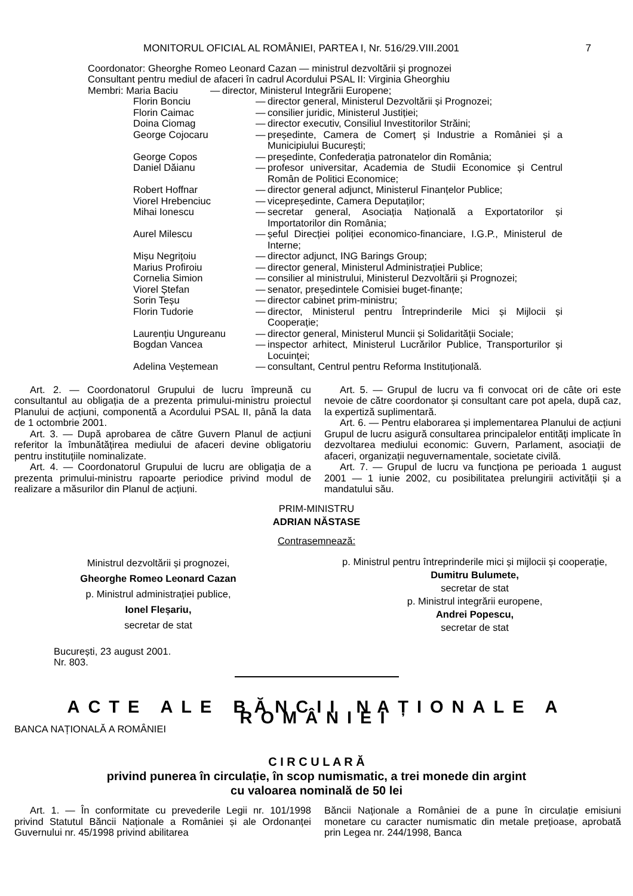MONITORUL OFICIAL AL ROMÂNIEI, PARTEA I, Nr. 516/29.VIII.2001
7
Coordonator: Gheorghe Romeo Leonard Cazan — ministrul dezvoltării și prognozei
Consultant pentru mediul de afaceri în cadrul Acordului PSAL II: Virginia Gheorghiu
Membri: Maria Baciu — director, Ministerul Integrării Europene;
Florin Bonciu — director general, Ministerul Dezvoltării și Prognozei;
Florin Caimac — consilier juridic, Ministerul Justiției;
Doina Ciomag — director executiv, Consiliul Investitorilor Străini;
George Cojocaru — președinte, Camera de Comerț și Industrie a României și a Municipiului București;
George Copos — președinte, Confederația patronatelor din România;
Daniel Dăianu — profesor universitar, Academia de Studii Economice și Centrul Român de Politici Economice;
Robert Hoffnar — director general adjunct, Ministerul Finanțelor Publice;
Viorel Hrebenciuc — vicepreședinte, Camera Deputaților;
Mihai Ionescu — secretar general, Asociația Națională a Exportatorilor și Importatorilor din România;
Aurel Milescu — șeful Direcției poliției economico-financiare, I.G.P., Ministerul de Interne;
Mișu Negrițoiu — director adjunct, ING Barings Group;
Marius Profiroiu — director general, Ministerul Administrației Publice;
Cornelia Simion — consilier al ministrului, Ministerul Dezvoltării și Prognozei;
Viorel Ștefan — senator, președintele Comisiei buget-finanțe;
Sorin Teșu — director cabinet prim-ministru;
Florin Tudorie — director, Ministerul pentru Întreprinderile Mici și Mijlocii și Cooperație;
Laurențiu Ungureanu — director general, Ministerul Muncii și Solidarității Sociale;
Bogdan Vancea — inspector arhitect, Ministerul Lucrărilor Publice, Transporturilor și Locuinței;
Adelina Veștemean — consultant, Centrul pentru Reforma Instituțională.
Art. 2. — Coordonatorul Grupului de lucru împreună cu consultantul au obligația de a prezenta primului-ministru proiectul Planului de acțiuni, componentă a Acordului PSAL II, până la data de 1 octombrie 2001.
Art. 3. — După aprobarea de către Guvern Planul de acțiuni referitor la îmbunătățirea mediului de afaceri devine obligatoriu pentru instituțiile nominalizate.
Art. 4. — Coordonatorul Grupului de lucru are obligația de a prezenta primului-ministru rapoarte periodice privind modul de realizare a măsurilor din Planul de acțiuni.
Art. 5. — Grupul de lucru va fi convocat ori de câte ori este nevoie de către coordonator și consultant care pot apela, după caz, la expertiză suplimentară.
Art. 6. — Pentru elaborarea și implementarea Planului de acțiuni Grupul de lucru asigură consultarea principalelor entități implicate în dezvoltarea mediului economic: Guvern, Parlament, asociații de afaceri, organizații neguvernamentale, societate civilă.
Art. 7. — Grupul de lucru va funcționa pe perioada 1 august 2001 — 1 iunie 2002, cu posibilitatea prelungirii activității și a mandatului său.
PRIM-MINISTRU
ADRIAN NĂSTASE
Contrasemnează:
Ministrul dezvoltării și prognozei,
Gheorghe Romeo Leonard Cazan
p. Ministrul administrației publice,
Ionel Fleșariu,
secretar de stat
p. Ministrul pentru întreprinderile mici și mijlocii și cooperație,
Dumitru Bulumete,
secretar de stat
p. Ministrul integrării europene,
Andrei Popescu,
secretar de stat
București, 23 august 2001.
Nr. 803.
ACTE ALE BĂNCII NAȚIONALE A ROMÂNIEI
BANCA NAȚIONALĂ A ROMÂNIEI
C I R C U L A R Ă
privind punerea în circulație, în scop numismatic, a trei monede din argint
cu valoarea nominală de 50 lei
Art. 1. — În conformitate cu prevederile Legii nr. 101/1998 privind Statutul Băncii Naționale a României și ale Ordonanței Guvernului nr. 45/1998 privind abilitarea
Băncii Naționale a României de a pune în circulație emisiuni monetare cu caracter numismatic din metale prețioase, aprobată prin Legea nr. 244/1998, Banca